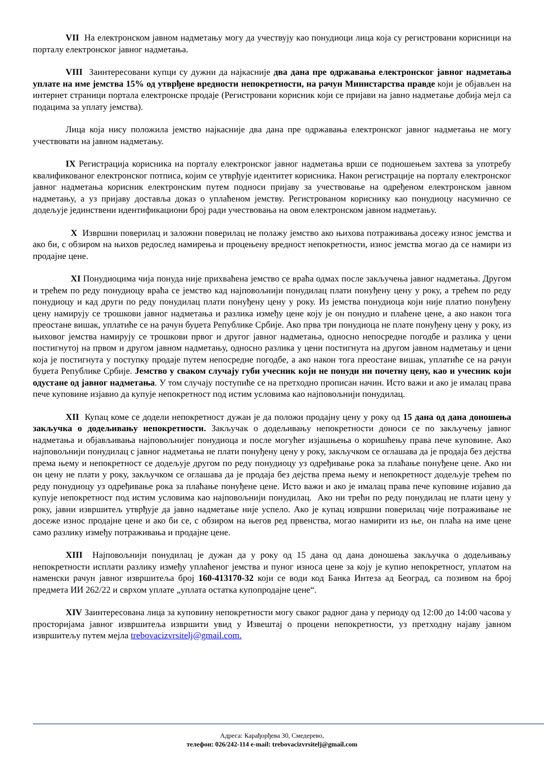VII На електронском јавном надметању могу да учествују као понудиоци лица која су регистровани корисници на порталу електронског јавног надметања.
VIII Заинтересовани купци су дужни да најкасније два дана пре одржавања електронског јавног надметања уплате на име јемства 15% од утврђене вредности непокретности, на рачун Министарства правде који је објављен на интернет страници портала електронске продаје (Регистровани корисник који се пријави на јавно надметање добија мејл са подацима за уплату јемства).
Лица која нису положила јемство најкасније два дана пре одржавања електронског јавног надметања не могу учествовати на јавном надметању.
IX Регистрација корисника на порталу електронског јавног надметања врши се подношењем захтева за употребу квалификованог електронског потписа, којим се утврђује идентитет корисника. Након регистрације на порталу електронског јавног надметања корисник електронским путем подноси пријаву за учествовање на одређеном електронском јавном надметању, а уз пријаву доставља доказ о уплаћеном јемству. Регистрованом кориснику као понудиоцу насумично се додељује јединствени идентификациони број ради учествовања на овом електронском јавном надметању.
X Извршни поверилац и заложни поверилац не полажу јемство ако њихова потраживања досежу износ јемства и ако би, с обзиром на њихов редослед намирења и процењену вредност непокретности, износ јемства могао да се намири из продајне цене.
XI Понудиоцима чија понуда није прихваћена јемство се враћа одмах после закључења јавног надметања. Другом и трећем по реду понудиоцу враћа се јемство кад најповољнији понудилац плати понуђену цену у року, а трећем по реду понудиоцу и кад други по реду понудилац плати понуђену цену у року. Из јемства понудиоца који није платио понуђену цену намирују се трошкови јавног надметања и разлика између цене коју је он понудио и плаћене цене, а ако након тога преостане вишак, уплатиће се на рачун буџета Републике Србије. Ако прва три понудиоца не плате понуђену цену у року, из њиховог јемства намирују се трошкови првог и другог јавног надметања, односно непосредне погодбе и разлика у цени постигнутој на првом и другом јавном надметању, односно разлика у цени постигнута на другом јавном надметању и цени која је постигнута у поступку продаје путем непосредне погодбе, а ако након тога преостане вишак, уплатиће се на рачун буџета Републике Србије. Јемство у сваком случају губи учесник који не понуди ни почетну цену, као и учесник који одустане од јавног надметања. У том случају поступиће се на претходно прописан начин. Исто важи и ако је ималац права пече куповине изјавио да купује непокретност под истим условима као најповољнији понудилац.
XII Купац коме се додели непокретност дужан је да положи продајну цену у року од 15 дана од дана доношења закључка о додељивању непокретности. Закључак о додељивању непокретности доноси се по закључењу јавног надметања и објављивања најповољнијег понудиоца и после могућег изјашњења о коришћењу права пече куповине. Ако најповољнији понудилац с јавног надметања не плати понуђену цену у року, закључком се оглашава да је продаја без дејства према њему и непокретност се додељује другом по реду понудиоцу уз одређивање рока за плаћање понуђене цене. Ако ни он цену не плати у року, закључком се оглашава да је продаја без дејства према њему и непокретност додељује трећем по реду понудиоцу уз одређивање рока за плаћање понуђене цене. Исто важи и ако је ималац права пече куповине изјавио да купује непокретност под истим условима као најповољнији понудилац. Ако ни трећи по реду понудилац не плати цену у року, јавни извршитељ утврђује да јавно надметање није успело. Ако је купац извршни поверилац чије потраживање не досеже износ продајне цене и ако би се, с обзиром на његов ред првенства, могао намирити из ње, он плаћа на име цене само разлику између потраживања и продајне цене.
XIII Најповољнији понудилац је дужан да у року од 15 дана од дана доношења закључка о додељивању непокретности исплати разлику између уплаћеног јемства и пуног износа цене за коју је купио непокретност, уплатом на наменски рачун јавног извршитеља број 160-413170-32 који се води код Банка Интеза ад Београд, са позивом на број предмета ИИ 262/22 и сврхом уплате „уплата остатка купопродајне цене“.
XIV Заинтересована лица за куповину непокретности могу сваког радног дана у периоду од 12:00 до 14:00 часова у просторијама јавног извршитеља извршити увид у Извештај о процени непокретности, уз претходну најаву јавном извршитељу путем мејла trebovacizvrsitelj@gmail.com.
Адреса: Карађорђева 30, Смедерево,
телефон: 026/242-114 e-mail: trebovacizvrsitelj@gmail.com